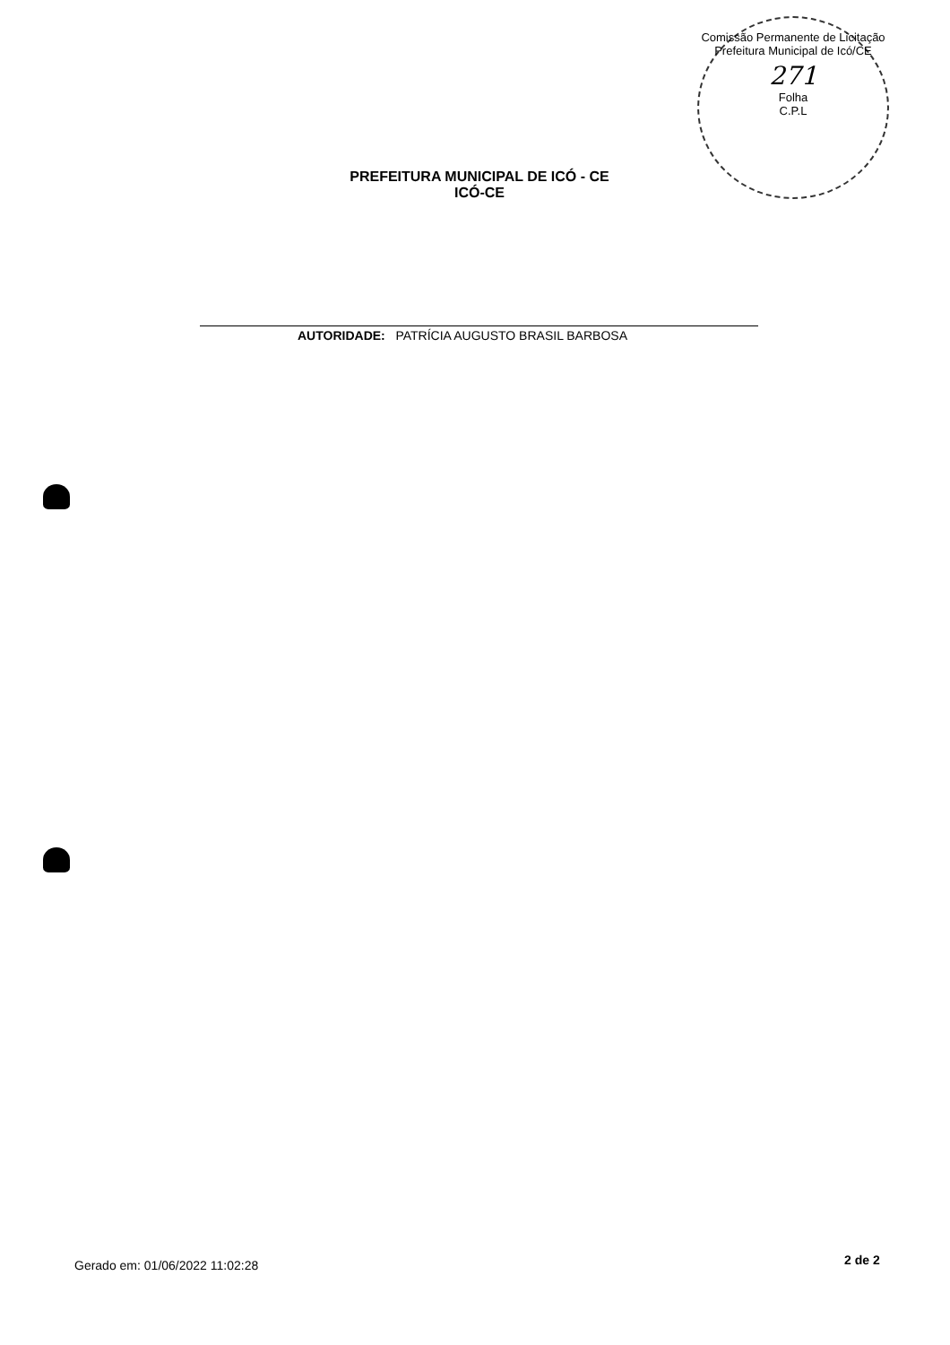Comissão Permanente de Licitação Prefeitura Municipal de Icó/CE
271
Folha
C.P.L
PREFEITURA MUNICIPAL DE ICÓ - CE
ICÓ-CE
AUTORIDADE: PATRÍCIA AUGUSTO BRASIL BARBOSA
Gerado em: 01/06/2022 11:02:28 2 de 2